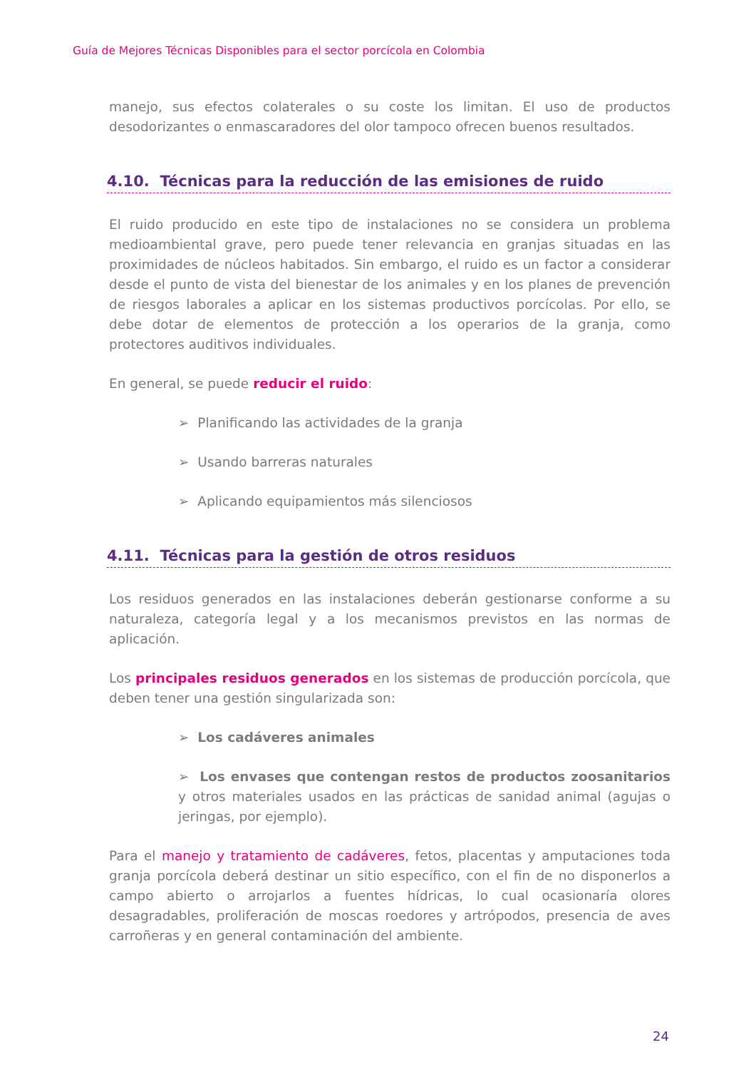Guía de Mejores Técnicas Disponibles para el sector porcícola en Colombia
manejo, sus efectos colaterales o su coste los limitan. El uso de productos desodorizantes o enmascaradores del olor tampoco ofrecen buenos resultados.
4.10. Técnicas para la reducción de las emisiones de ruido
El ruido producido en este tipo de instalaciones no se considera un problema medioambiental grave, pero puede tener relevancia en granjas situadas en las proximidades de núcleos habitados. Sin embargo, el ruido es un factor a considerar desde el punto de vista del bienestar de los animales y en los planes de prevención de riesgos laborales a aplicar en los sistemas productivos porcícolas. Por ello, se debe dotar de elementos de protección a los operarios de la granja, como protectores auditivos individuales.
En general, se puede reducir el ruido:
➢ Planificando las actividades de la granja
➢ Usando barreras naturales
➢ Aplicando equipamientos más silenciosos
4.11. Técnicas para la gestión de otros residuos
Los residuos generados en las instalaciones deberán gestionarse conforme a su naturaleza, categoría legal y a los mecanismos previstos en las normas de aplicación.
Los principales residuos generados en los sistemas de producción porcícola, que deben tener una gestión singularizada son:
➢ Los cadáveres animales
➢ Los envases que contengan restos de productos zoosanitarios y otros materiales usados en las prácticas de sanidad animal (agujas o jeringas, por ejemplo).
Para el manejo y tratamiento de cadáveres, fetos, placentas y amputaciones toda granja porcícola deberá destinar un sitio específico, con el fin de no disponerlos a campo abierto o arrojarlos a fuentes hídricas, lo cual ocasionaría olores desagradables, proliferación de moscas roedores y artrópodos, presencia de aves carroñeras y en general contaminación del ambiente.
24